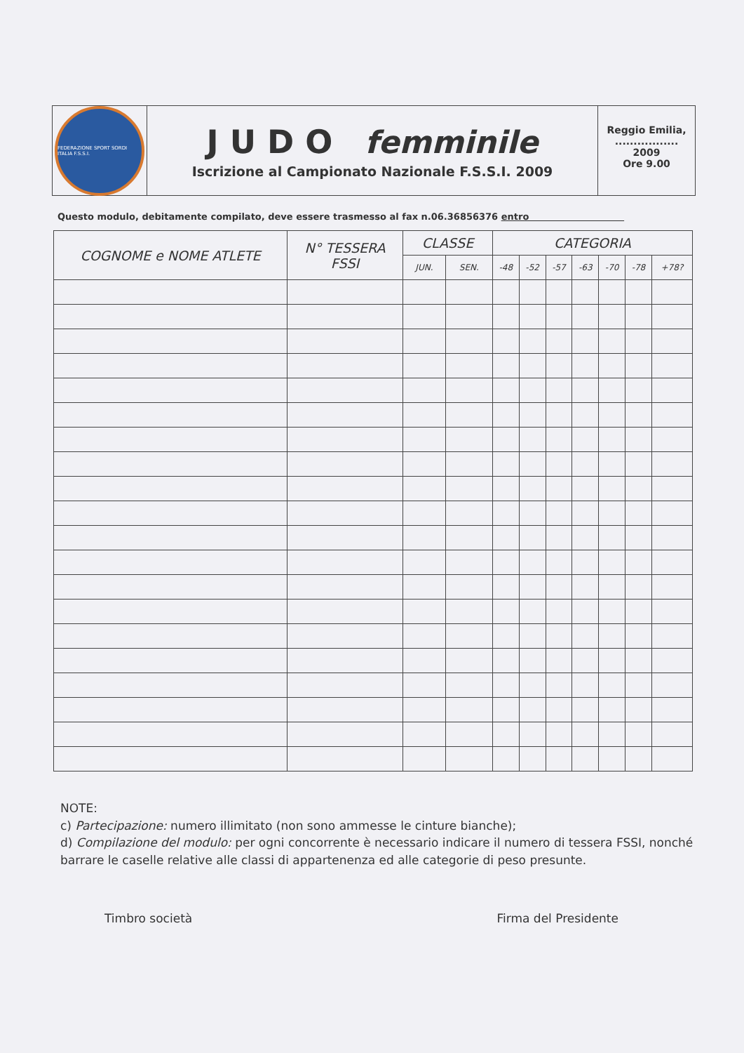FEDERAZIONE SPORT SORDI ITALIA F.S.S.I.
J U D O femminile
Iscrizione al Campionato Nazionale F.S.S.I. 2009
Reggio Emilia,
.................
2009
Ore 9.00
Questo modulo, debitamente compilato, deve essere trasmesso al fax n.06.36856376 entro
| COGNOME e NOME ATLETE | N° TESSERA FSSI | CLASSE | | CATEGORIA | | | | | | |
| --- | --- | --- | --- | --- | --- | --- | --- | --- | --- | --- |
| | | JUN. | SEN. | -48 | -52 | -57 | -63 | -70 | -78 | +78? |
NOTE:
c) Partecipazione: numero illimitato (non sono ammesse le cinture bianche);
d) Compilazione del modulo: per ogni concorrente è necessario indicare il numero di tessera FSSI, nonché barrare le caselle relative alle classi di appartenenza ed alle categorie di peso presunte.
Timbro società Firma del Presidente